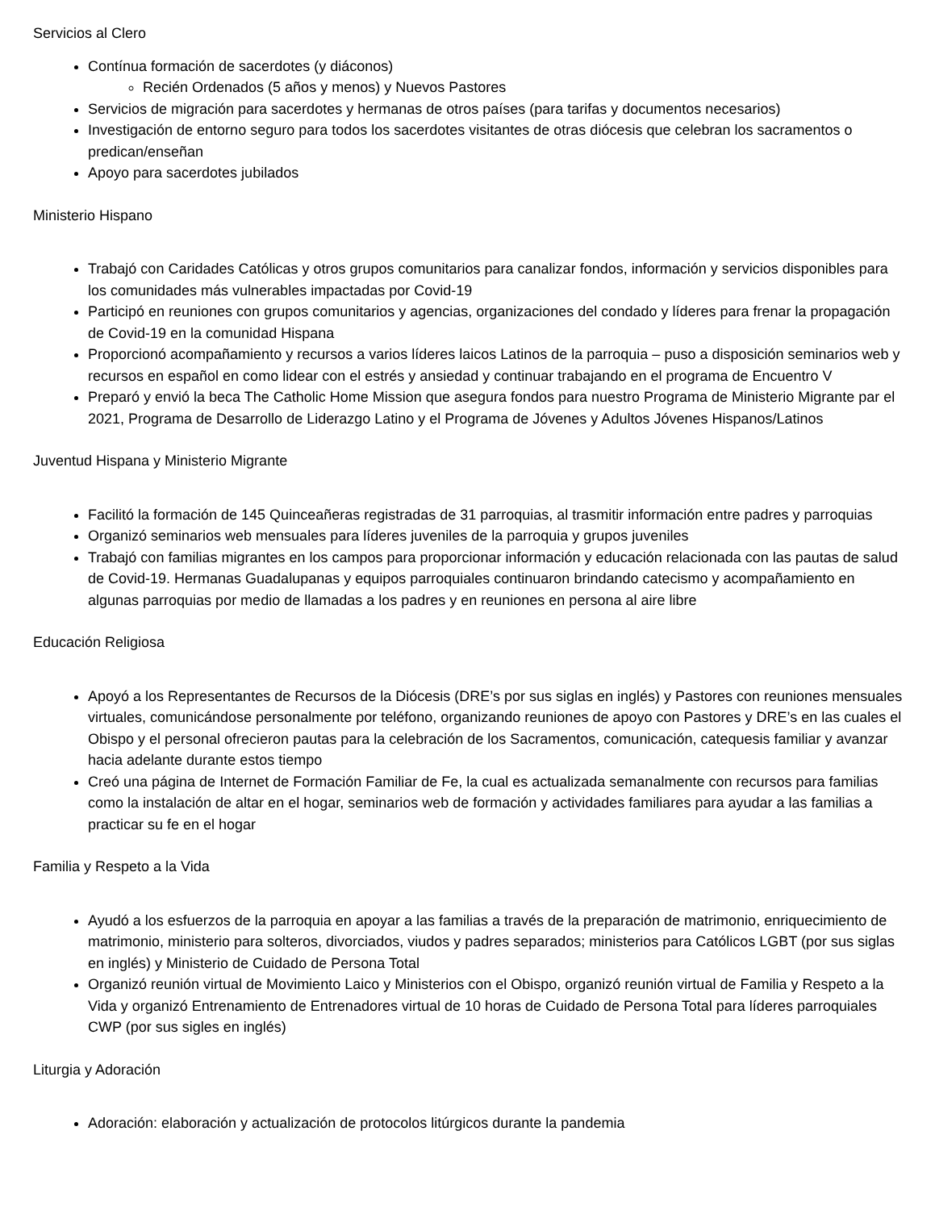Servicios al Clero
Contínua formación de sacerdotes (y diáconos)
Recién Ordenados (5 años y menos) y Nuevos Pastores
Servicios de migración para sacerdotes y hermanas de otros países (para tarifas y documentos necesarios)
Investigación de entorno seguro para todos los sacerdotes visitantes de otras diócesis que celebran los sacramentos o predican/enseñan
Apoyo para sacerdotes jubilados
Ministerio Hispano
Trabajó con Caridades Católicas y otros grupos comunitarios para canalizar fondos, información y servicios disponibles para los comunidades más vulnerables impactadas por Covid-19
Participó en reuniones con grupos comunitarios y agencias, organizaciones del condado y líderes para frenar la propagación de Covid-19 en la comunidad Hispana
Proporcionó acompañamiento y recursos a varios líderes laicos Latinos de la parroquia – puso a disposición seminarios web y recursos en español en como lidear con el estrés y ansiedad y continuar trabajando en el programa de Encuentro V
Preparó y envió la beca The Catholic Home Mission que asegura fondos para nuestro Programa de Ministerio Migrante par el 2021, Programa de Desarrollo de Liderazgo Latino y el Programa de Jóvenes y Adultos Jóvenes Hispanos/Latinos
Juventud Hispana y Ministerio Migrante
Facilitó la formación de 145 Quinceañeras registradas de 31 parroquias, al trasmitir información entre padres y parroquias
Organizó seminarios web mensuales para líderes juveniles de la parroquia y grupos juveniles
Trabajó con familias migrantes en los campos para proporcionar información y educación relacionada con las pautas de salud de Covid-19. Hermanas Guadalupanas y equipos parroquiales continuaron brindando catecismo y acompañamiento en algunas parroquias por medio de llamadas a los padres y en reuniones en persona al aire libre
Educación Religiosa
Apoyó a los Representantes de Recursos de la Diócesis (DRE’s por sus siglas en inglés) y Pastores con reuniones mensuales virtuales, comunicándose personalmente por teléfono, organizando reuniones de apoyo con Pastores y DRE’s en las cuales el Obispo y el personal ofrecieron pautas para la celebración de los Sacramentos, comunicación, catequesis familiar y avanzar hacia adelante durante estos tiempo
Creó una página de Internet de Formación Familiar de Fe, la cual es actualizada semanalmente con recursos para familias como la instalación de altar en el hogar, seminarios web de formación y actividades familiares para ayudar a las familias a practicar su fe en el hogar
Familia y Respeto a la Vida
Ayudó a los esfuerzos de la parroquia en apoyar a las familias a través de la preparación de matrimonio, enriquecimiento de matrimonio, ministerio para solteros, divorciados, viudos y padres separados; ministerios para Católicos LGBT (por sus siglas en inglés) y Ministerio de Cuidado de Persona Total
Organizó reunión virtual de Movimiento Laico y Ministerios con el Obispo, organizó reunión virtual de Familia y Respeto a la Vida y organizó Entrenamiento de Entrenadores virtual de 10 horas de Cuidado de Persona Total para líderes parroquiales CWP (por sus sigles en inglés)
Liturgia y Adoración
Adoración: elaboración y actualización de protocolos litúrgicos durante la pandemia